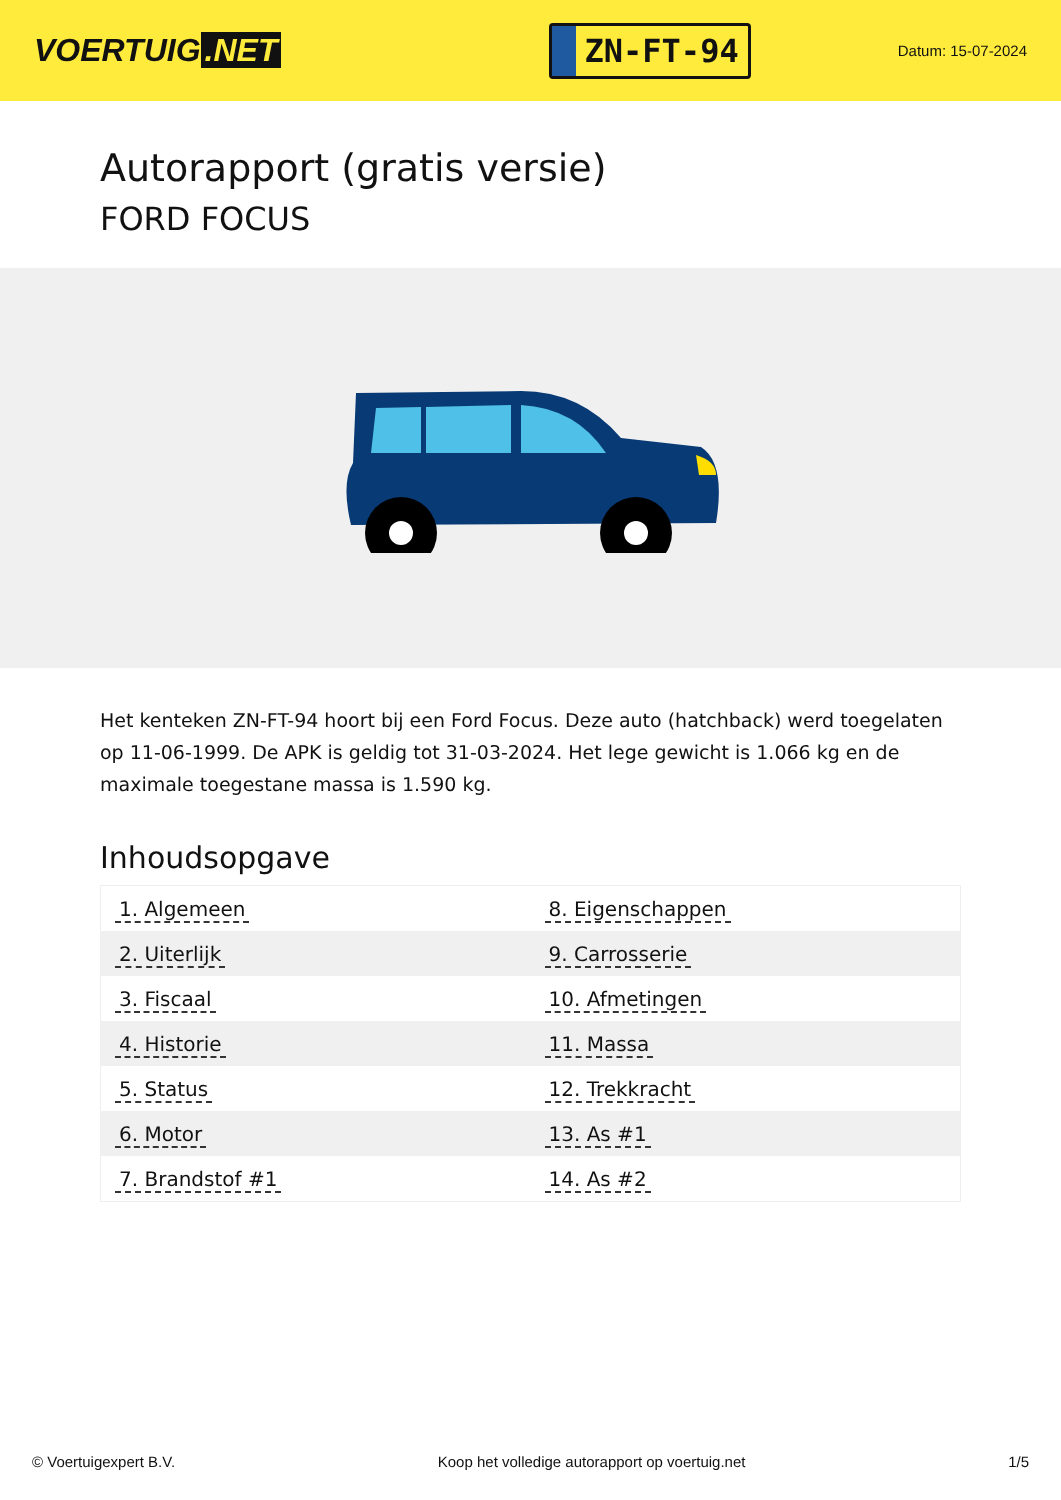VOERTUIG.NET
ZN-FT-94
Datum: 15-07-2024
Autorapport (gratis versie)
FORD FOCUS
Het kenteken ZN-FT-94 hoort bij een Ford Focus. Deze auto (hatchback) werd toegelaten op 11-06-1999. De APK is geldig tot 31-03-2024. Het lege gewicht is 1.066 kg en de maximale toegestane massa is 1.590 kg.
Inhoudsopgave
| 1. Algemeen | 8. Eigenschappen |
| 2. Uiterlijk | 9. Carrosserie |
| 3. Fiscaal | 10. Afmetingen |
| 4. Historie | 11. Massa |
| 5. Status | 12. Trekkracht |
| 6. Motor | 13. As #1 |
| 7. Brandstof #1 | 14. As #2 |
© Voertuigexpert B.V. Koop het volledige autorapport op voertuig.net 1/5